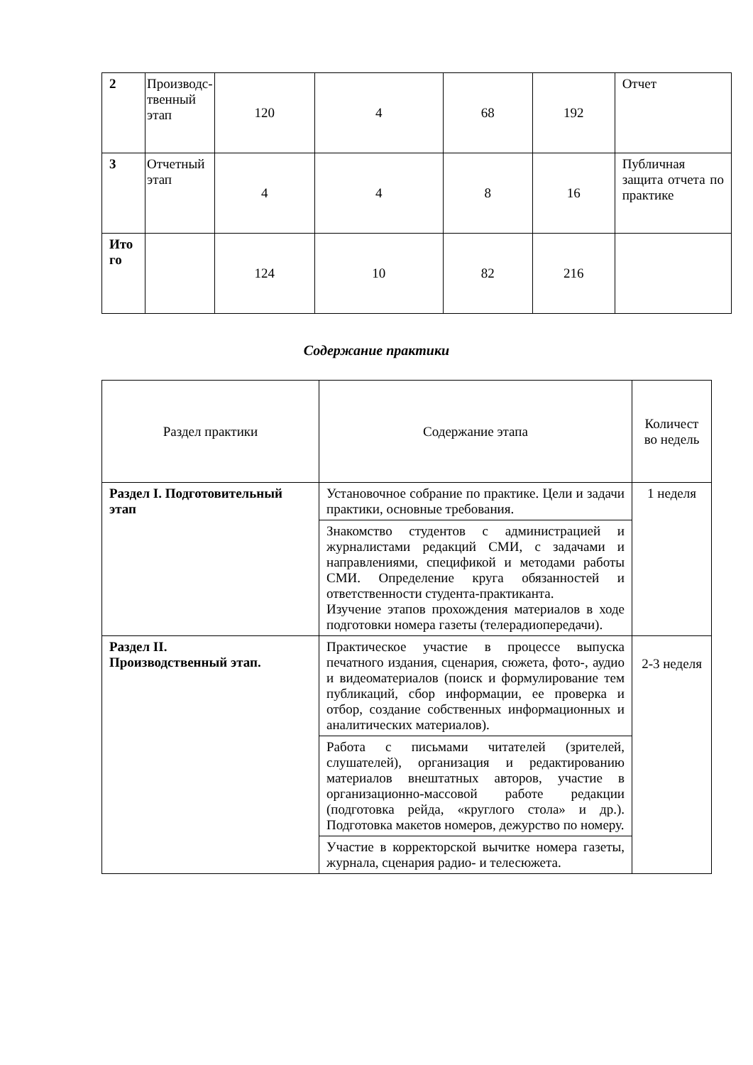| 2 | Производс­твенный этап | 120 | 4 | 68 | 192 | Отчет |
| 3 | Отчетный этап | 4 | 4 | 8 | 16 | Публичная защита отчета по практике |
| Ито го | | 124 | 10 | 82 | 216 | |
Содержание практики
| Раздел практики | Содержание этапа | Количест во недель |
| --- | --- | --- |
| Раздел I. Подготовительный этап | Установочное собрание по практике. Цели и задачи практики, основные требования. | 1 неделя |
| | Знакомство студентов с администрацией и журналистами редакций СМИ, с задачами и направлениями, спецификой и методами работы СМИ. Определение круга обязанностей и ответственности студента-практиканта. Изучение этапов прохождения материалов в ходе подготовки номера газеты (телерадиопередачи). | |
| Раздел II. Производственный этап. | Практическое участие в процессе выпуска печатного издания, сценария, сюжета, фото-, аудио и видеоматериалов (поиск и формулирование тем публикаций, сбор информации, ее проверка и отбор, создание собственных информационных и аналитических материалов). | 2-3 неделя |
| | Работа с письмами читателей (зрителей, слушателей), организация и редактированию материалов внештатных авторов, участие в организационно-массовой работе редакции (подготовка рейда, «круглого стола» и др.). Подготовка макетов номеров, дежурство по номеру. | |
| | Участие в корректорской вычитке номера газеты, журнала, сценария радио- и телесюжета. | |